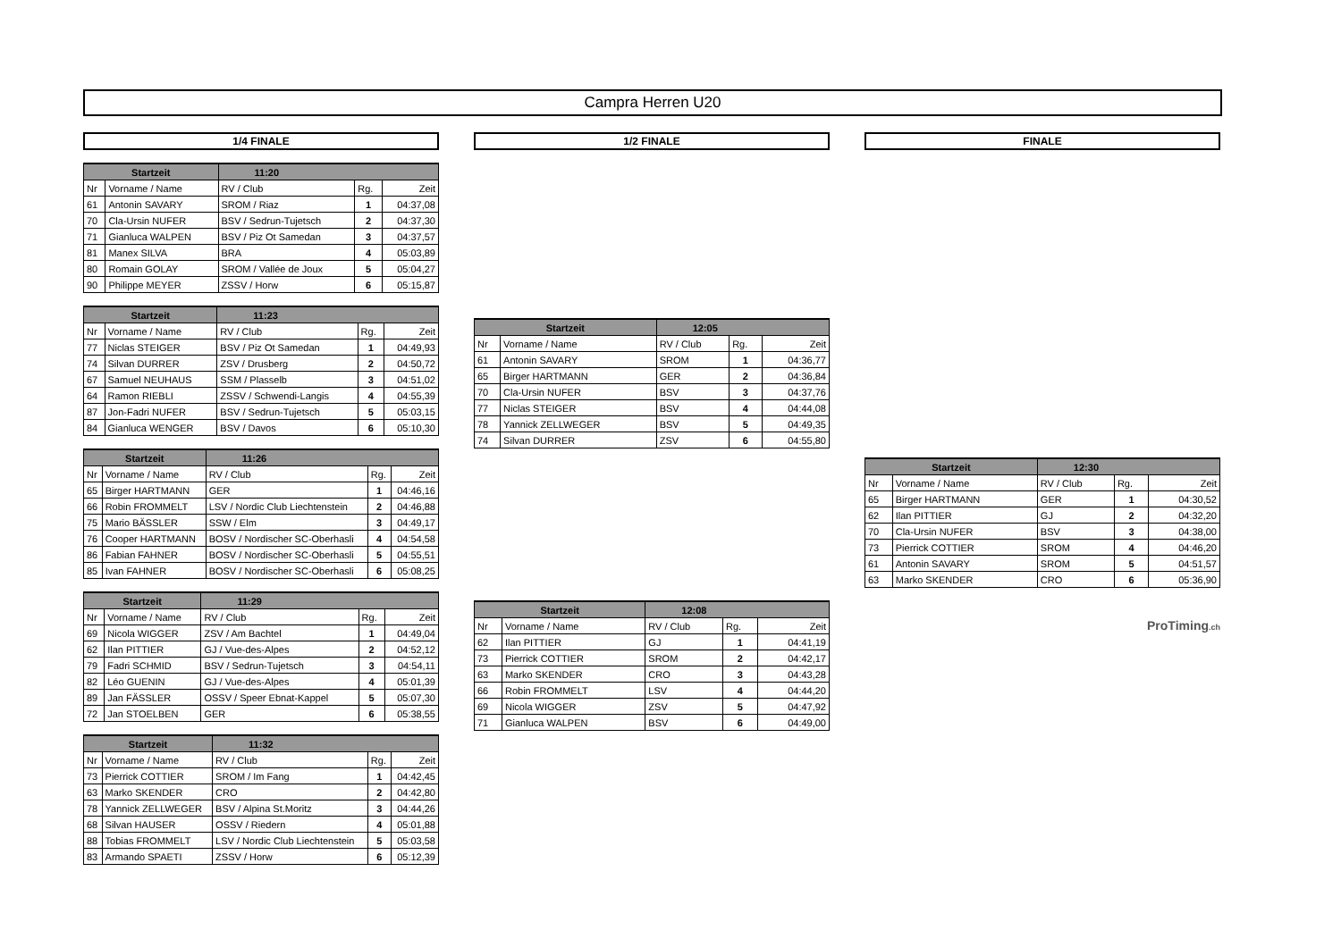Campra Herren U20
1/4 FINALE
| Startzeit | | 11:20 | | |
| --- | --- | --- | --- | --- |
| Nr | Vorname / Name | RV / Club | Rg. | Zeit |
| 61 | Antonin SAVARY | SROM / Riaz | 1 | 04:37,08 |
| 70 | Cla-Ursin NUFER | BSV / Sedrun-Tujetsch | 2 | 04:37,30 |
| 71 | Gianluca WALPEN | BSV / Piz Ot Samedan | 3 | 04:37,57 |
| 81 | Manex SILVA | BRA | 4 | 05:03,89 |
| 80 | Romain GOLAY | SROM / Vallée de Joux | 5 | 05:04,27 |
| 90 | Philippe MEYER | ZSSV / Horw | 6 | 05:15,87 |
| Startzeit | | 11:23 | | |
| --- | --- | --- | --- | --- |
| Nr | Vorname / Name | RV / Club | Rg. | Zeit |
| 77 | Niclas STEIGER | BSV / Piz Ot Samedan | 1 | 04:49,93 |
| 74 | Silvan DURRER | ZSV / Drusberg | 2 | 04:50,72 |
| 67 | Samuel NEUHAUS | SSM / Plasselb | 3 | 04:51,02 |
| 64 | Ramon RIEBLI | ZSSV / Schwendi-Langis | 4 | 04:55,39 |
| 87 | Jon-Fadri NUFER | BSV / Sedrun-Tujetsch | 5 | 05:03,15 |
| 84 | Gianluca WENGER | BSV / Davos | 6 | 05:10,30 |
| Startzeit | | 11:26 | | |
| --- | --- | --- | --- | --- |
| Nr | Vorname / Name | RV / Club | Rg. | Zeit |
| 65 | Birger HARTMANN | GER | 1 | 04:46,16 |
| 66 | Robin FROMMELT | LSV / Nordic Club Liechtenstein | 2 | 04:46,88 |
| 75 | Mario BÄSSLER | SSW / Elm | 3 | 04:49,17 |
| 76 | Cooper HARTMANN | BOSV / Nordischer SC-Oberhasli | 4 | 04:54,58 |
| 86 | Fabian FAHNER | BOSV / Nordischer SC-Oberhasli | 5 | 04:55,51 |
| 85 | Ivan FAHNER | BOSV / Nordischer SC-Oberhasli | 6 | 05:08,25 |
| Startzeit | | 11:29 | | |
| --- | --- | --- | --- | --- |
| Nr | Vorname / Name | RV / Club | Rg. | Zeit |
| 69 | Nicola WIGGER | ZSV / Am Bachtel | 1 | 04:49,04 |
| 62 | Ilan PITTIER | GJ / Vue-des-Alpes | 2 | 04:52,12 |
| 79 | Fadri SCHMID | BSV / Sedrun-Tujetsch | 3 | 04:54,11 |
| 82 | Léo GUENIN | GJ / Vue-des-Alpes | 4 | 05:01,39 |
| 89 | Jan FÄSSLER | OSSV / Speer Ebnat-Kappel | 5 | 05:07,30 |
| 72 | Jan STOELBEN | GER | 6 | 05:38,55 |
| Startzeit | | 11:32 | | |
| --- | --- | --- | --- | --- |
| Nr | Vorname / Name | RV / Club | Rg. | Zeit |
| 73 | Pierrick COTTIER | SROM / Im Fang | 1 | 04:42,45 |
| 63 | Marko SKENDER | CRO | 2 | 04:42,80 |
| 78 | Yannick ZELLWEGER | BSV / Alpina St.Moritz | 3 | 04:44,26 |
| 68 | Silvan HAUSER | OSSV / Riedern | 4 | 05:01,88 |
| 88 | Tobias FROMMELT | LSV / Nordic Club Liechtenstein | 5 | 05:03,58 |
| 83 | Armando SPAETI | ZSSV / Horw | 6 | 05:12,39 |
1/2 FINALE
| Startzeit | | 12:05 | | |
| --- | --- | --- | --- | --- |
| Nr | Vorname / Name | RV / Club | Rg. | Zeit |
| 61 | Antonin SAVARY | SROM | 1 | 04:36,77 |
| 65 | Birger HARTMANN | GER | 2 | 04:36,84 |
| 70 | Cla-Ursin NUFER | BSV | 3 | 04:37,76 |
| 77 | Niclas STEIGER | BSV | 4 | 04:44,08 |
| 78 | Yannick ZELLWEGER | BSV | 5 | 04:49,35 |
| 74 | Silvan DURRER | ZSV | 6 | 04:55,80 |
| Startzeit | | 12:08 | | |
| --- | --- | --- | --- | --- |
| Nr | Vorname / Name | RV / Club | Rg. | Zeit |
| 62 | Ilan PITTIER | GJ | 1 | 04:41,19 |
| 73 | Pierrick COTTIER | SROM | 2 | 04:42,17 |
| 63 | Marko SKENDER | CRO | 3 | 04:43,28 |
| 66 | Robin FROMMELT | LSV | 4 | 04:44,20 |
| 69 | Nicola WIGGER | ZSV | 5 | 04:47,92 |
| 71 | Gianluca WALPEN | BSV | 6 | 04:49,00 |
FINALE
| Startzeit | | 12:30 | | |
| --- | --- | --- | --- | --- |
| Nr | Vorname / Name | RV / Club | Rg. | Zeit |
| 65 | Birger HARTMANN | GER | 1 | 04:30,52 |
| 62 | Ilan PITTIER | GJ | 2 | 04:32,20 |
| 70 | Cla-Ursin NUFER | BSV | 3 | 04:38,00 |
| 73 | Pierrick COTTIER | SROM | 4 | 04:46,20 |
| 61 | Antonin SAVARY | SROM | 5 | 04:51,57 |
| 63 | Marko SKENDER | CRO | 6 | 05:36,90 |
ProTiming.ch